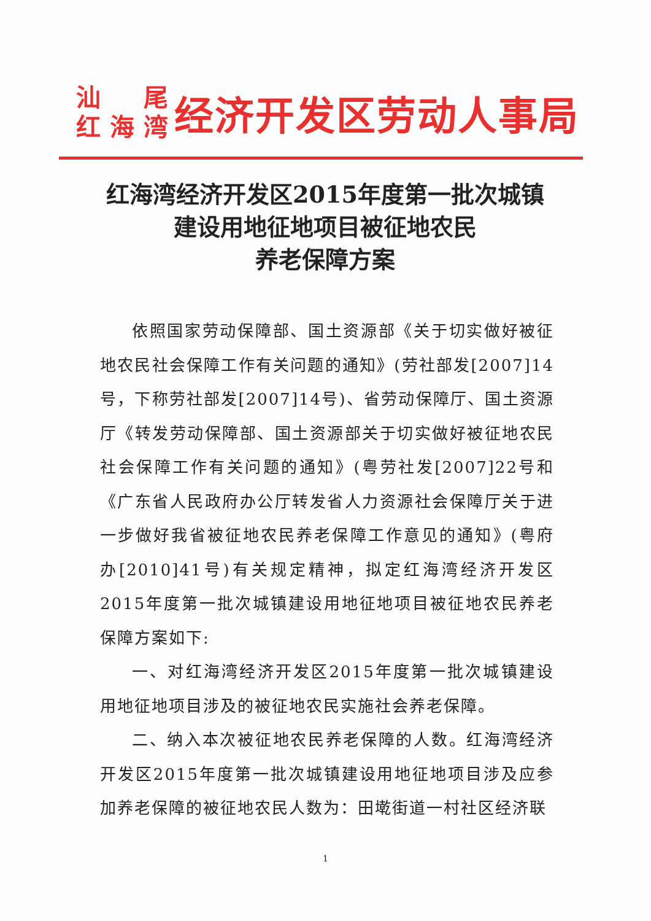汕 尾
红 海 湾
经济开发区劳动人事局
红海湾经济开发区2015年度第一批次城镇
建设用地征地项目被征地农民
养老保障方案
依照国家劳动保障部、国土资源部《关于切实做好被征地农民社会保障工作有关问题的通知》(劳社部发[2007]14号，下称劳社部发[2007]14号)、省劳动保障厅、国土资源厅《转发劳动保障部、国土资源部关于切实做好被征地农民社会保障工作有关问题的通知》(粤劳社发[2007]22号和《广东省人民政府办公厅转发省人力资源社会保障厅关于进一步做好我省被征地农民养老保障工作意见的通知》(粤府办[2010]41号)有关规定精神，拟定红海湾经济开发区2015年度第一批次城镇建设用地征地项目被征地农民养老保障方案如下:
一、对红海湾经济开发区2015年度第一批次城镇建设用地征地项目涉及的被征地农民实施社会养老保障。
二、纳入本次被征地农民养老保障的人数。红海湾经济开发区2015年度第一批次城镇建设用地征地项目涉及应参加养老保障的被征地农民人数为：田墘街道一村社区经济联
1